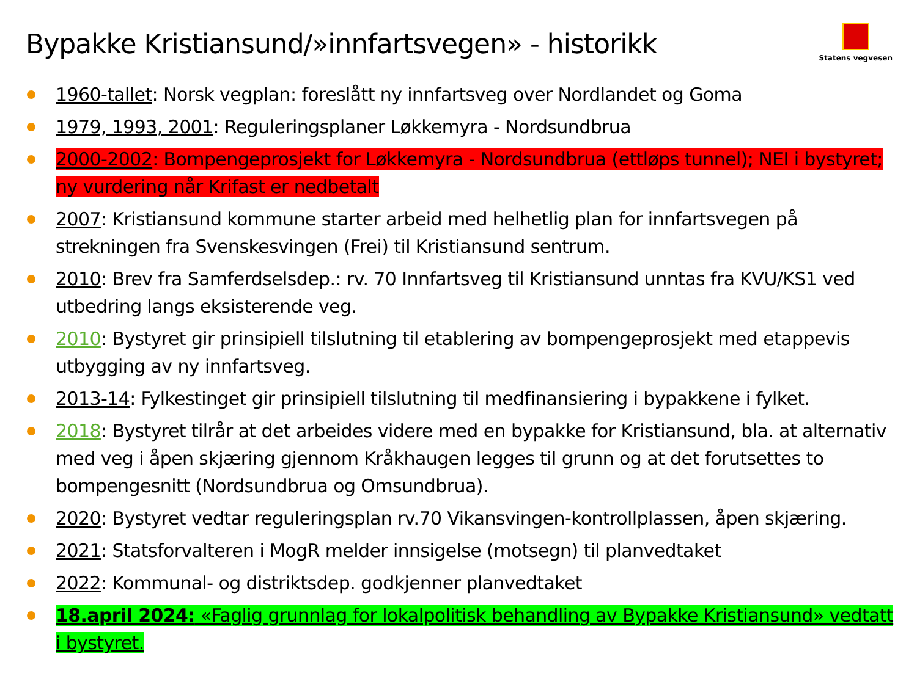Bypakke Kristiansund/»innfartsvegen» - historikk
Statens vegvesen
1960-tallet: Norsk vegplan: foreslått ny innfartsveg over Nordlandet og Goma
1979, 1993, 2001: Reguleringsplaner Løkkemyra - Nordsundbrua
2000-2002: Bompengeprosjekt for Løkkemyra - Nordsundbrua (ettløps tunnel); NEI i bystyret; ny vurdering når Krifast er nedbetalt
2007: Kristiansund kommune starter arbeid med helhetlig plan for innfartsvegen på strekningen fra Svenskesvingen (Frei) til Kristiansund sentrum.
2010: Brev fra Samferdselsdep.: rv. 70 Innfartsveg til Kristiansund unntas fra KVU/KS1 ved utbedring langs eksisterende veg.
2010: Bystyret gir prinsipiell tilslutning til etablering av bompengeprosjekt med etappevis utbygging av ny innfartsveg.
2013-14: Fylkestinget gir prinsipiell tilslutning til medfinansiering i bypakkene i fylket.
2018: Bystyret tilrår at det arbeides videre med en bypakke for Kristiansund, bla. at alternativ med veg i åpen skjæring gjennom Kråkhaugen legges til grunn og at det forutsettes to bompengesnitt (Nordsundbrua og Omsundbrua).
2020: Bystyret vedtar reguleringsplan rv.70 Vikansvingen-kontrollplassen, åpen skjæring.
2021: Statsforvalteren i MogR melder innsigelse (motsegn) til planvedtaket
2022: Kommunal- og distriktsdep. godkjenner planvedtaket
18.april 2024: «Faglig grunnlag for lokalpolitisk behandling av Bypakke Kristiansund» vedtatt i bystyret.